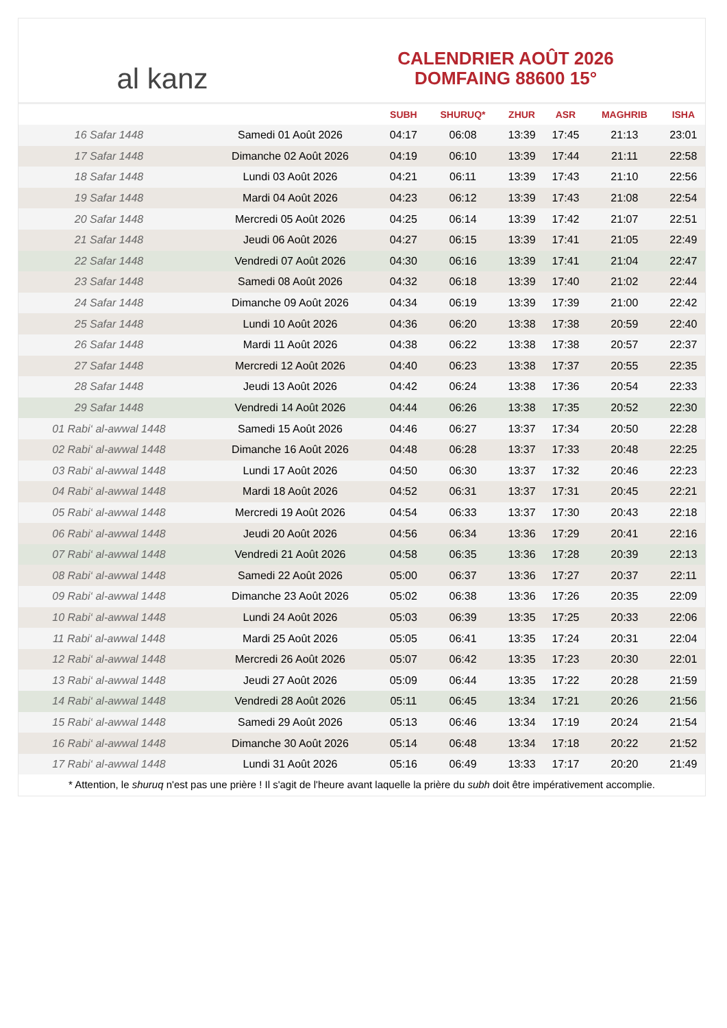al kanz
CALENDRIER AOÛT 2026
DOMFAING 88600 15°
| | | SUBH | SHURUQ* | ZHUR | ASR | MAGHRIB | ISHA |
| --- | --- | --- | --- | --- | --- | --- | --- |
| 16 Safar 1448 | Samedi 01 Août 2026 | 04:17 | 06:08 | 13:39 | 17:45 | 21:13 | 23:01 |
| 17 Safar 1448 | Dimanche 02 Août 2026 | 04:19 | 06:10 | 13:39 | 17:44 | 21:11 | 22:58 |
| 18 Safar 1448 | Lundi 03 Août 2026 | 04:21 | 06:11 | 13:39 | 17:43 | 21:10 | 22:56 |
| 19 Safar 1448 | Mardi 04 Août 2026 | 04:23 | 06:12 | 13:39 | 17:43 | 21:08 | 22:54 |
| 20 Safar 1448 | Mercredi 05 Août 2026 | 04:25 | 06:14 | 13:39 | 17:42 | 21:07 | 22:51 |
| 21 Safar 1448 | Jeudi 06 Août 2026 | 04:27 | 06:15 | 13:39 | 17:41 | 21:05 | 22:49 |
| 22 Safar 1448 | Vendredi 07 Août 2026 | 04:30 | 06:16 | 13:39 | 17:41 | 21:04 | 22:47 |
| 23 Safar 1448 | Samedi 08 Août 2026 | 04:32 | 06:18 | 13:39 | 17:40 | 21:02 | 22:44 |
| 24 Safar 1448 | Dimanche 09 Août 2026 | 04:34 | 06:19 | 13:39 | 17:39 | 21:00 | 22:42 |
| 25 Safar 1448 | Lundi 10 Août 2026 | 04:36 | 06:20 | 13:38 | 17:38 | 20:59 | 22:40 |
| 26 Safar 1448 | Mardi 11 Août 2026 | 04:38 | 06:22 | 13:38 | 17:38 | 20:57 | 22:37 |
| 27 Safar 1448 | Mercredi 12 Août 2026 | 04:40 | 06:23 | 13:38 | 17:37 | 20:55 | 22:35 |
| 28 Safar 1448 | Jeudi 13 Août 2026 | 04:42 | 06:24 | 13:38 | 17:36 | 20:54 | 22:33 |
| 29 Safar 1448 | Vendredi 14 Août 2026 | 04:44 | 06:26 | 13:38 | 17:35 | 20:52 | 22:30 |
| 01 Rabi‘ al-awwal 1448 | Samedi 15 Août 2026 | 04:46 | 06:27 | 13:37 | 17:34 | 20:50 | 22:28 |
| 02 Rabi‘ al-awwal 1448 | Dimanche 16 Août 2026 | 04:48 | 06:28 | 13:37 | 17:33 | 20:48 | 22:25 |
| 03 Rabi‘ al-awwal 1448 | Lundi 17 Août 2026 | 04:50 | 06:30 | 13:37 | 17:32 | 20:46 | 22:23 |
| 04 Rabi‘ al-awwal 1448 | Mardi 18 Août 2026 | 04:52 | 06:31 | 13:37 | 17:31 | 20:45 | 22:21 |
| 05 Rabi‘ al-awwal 1448 | Mercredi 19 Août 2026 | 04:54 | 06:33 | 13:37 | 17:30 | 20:43 | 22:18 |
| 06 Rabi‘ al-awwal 1448 | Jeudi 20 Août 2026 | 04:56 | 06:34 | 13:36 | 17:29 | 20:41 | 22:16 |
| 07 Rabi‘ al-awwal 1448 | Vendredi 21 Août 2026 | 04:58 | 06:35 | 13:36 | 17:28 | 20:39 | 22:13 |
| 08 Rabi‘ al-awwal 1448 | Samedi 22 Août 2026 | 05:00 | 06:37 | 13:36 | 17:27 | 20:37 | 22:11 |
| 09 Rabi‘ al-awwal 1448 | Dimanche 23 Août 2026 | 05:02 | 06:38 | 13:36 | 17:26 | 20:35 | 22:09 |
| 10 Rabi‘ al-awwal 1448 | Lundi 24 Août 2026 | 05:03 | 06:39 | 13:35 | 17:25 | 20:33 | 22:06 |
| 11 Rabi‘ al-awwal 1448 | Mardi 25 Août 2026 | 05:05 | 06:41 | 13:35 | 17:24 | 20:31 | 22:04 |
| 12 Rabi‘ al-awwal 1448 | Mercredi 26 Août 2026 | 05:07 | 06:42 | 13:35 | 17:23 | 20:30 | 22:01 |
| 13 Rabi‘ al-awwal 1448 | Jeudi 27 Août 2026 | 05:09 | 06:44 | 13:35 | 17:22 | 20:28 | 21:59 |
| 14 Rabi‘ al-awwal 1448 | Vendredi 28 Août 2026 | 05:11 | 06:45 | 13:34 | 17:21 | 20:26 | 21:56 |
| 15 Rabi‘ al-awwal 1448 | Samedi 29 Août 2026 | 05:13 | 06:46 | 13:34 | 17:19 | 20:24 | 21:54 |
| 16 Rabi‘ al-awwal 1448 | Dimanche 30 Août 2026 | 05:14 | 06:48 | 13:34 | 17:18 | 20:22 | 21:52 |
| 17 Rabi‘ al-awwal 1448 | Lundi 31 Août 2026 | 05:16 | 06:49 | 13:33 | 17:17 | 20:20 | 21:49 |
* Attention, le shuruq n'est pas une prière ! Il s'agit de l'heure avant laquelle la prière du subh doit être impérativement accomplie.